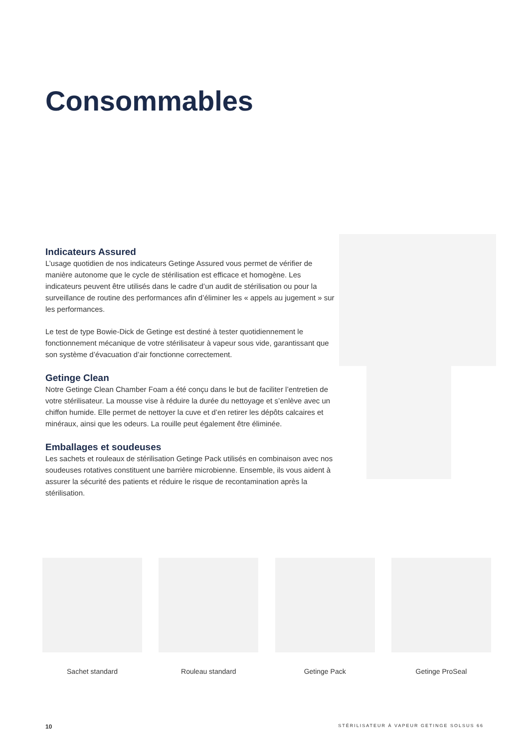Consommables
Indicateurs Assured
L’usage quotidien de nos indicateurs Getinge Assured vous permet de vérifier de manière autonome que le cycle de stérilisation est efficace et homogène. Les indicateurs peuvent être utilisés dans le cadre d’un audit de stérilisation ou pour la surveillance de routine des performances afin d’éliminer les « appels au jugement » sur les performances.
Le test de type Bowie-Dick de Getinge est destiné à tester quotidiennement le fonctionnement mécanique de votre stérilisateur à vapeur sous vide, garantissant que son système d’évacuation d’air fonctionne correctement.
Getinge Clean
Notre Getinge Clean Chamber Foam a été conçu dans le but de faciliter l’entretien de votre stérilisateur. La mousse vise à réduire la durée du nettoyage et s’enlève avec un chiffon humide. Elle permet de nettoyer la cuve et d’en retirer les dépôts calcaires et minéraux, ainsi que les odeurs. La rouille peut également être éliminée.
Emballages et soudeuses
Les sachets et rouleaux de stérilisation Getinge Pack utilisés en combinaison avec nos soudeuses rotatives constituent une barrière microbienne. Ensemble, ils vous aident à assurer la sécurité des patients et réduire le risque de recontamination après la stérilisation.
Sachet standard Rouleau standard Getinge Pack Getinge ProSeal
10 STÉRILISATEUR À VAPEUR GETINGE SOLSUS 66